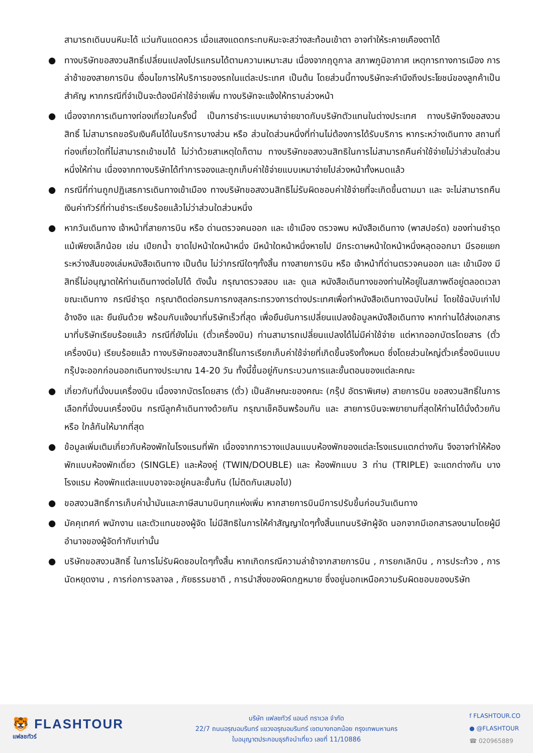สามารถเดินบนหิมะได้ แว่นกันแดดควร เมื่อแสงแดดกระทบหิมะจะสว่างสะท้อนเข้าตา อาจทำให้ระคายเคืองตาได้
● ทางบริษัทขอสงวนสิทธิ์เปลี่ยนแปลงโปรแกรมได้ตามความเหมาะสม เนื่องจากฤดูกาล สภาพภูมิอากาศ เหตุการทางการเมือง การล่าช้าของสายการบิน เงื่อนไขการให้บริการของรถในแต่ละประเทศ เป็นต้น โดยส่วนนี้ทางบริษัทจะคำนึงถึงประโยชน์ของลูกค้าเป็นสำคัญ หากกรณีที่จำเป็นจะต้องมีค่าใช้จ่ายเพิ่ม ทางบริษัทจะแจ้งให้ทราบล่วงหน้า
● เนื่องจากการเดินทางท่องเที่ยวในครั้งนี้ เป็นการชำระแบบเหมาจ่ายขาดกับบริษัทตัวแทนในต่างประเทศ ทางบริษัทจึงขอสงวนสิทธิ์ ไม่สามารถขอรับเงินคืนได้ในบริการบางส่วน หรือ ส่วนใดส่วนหนึ่งที่ท่านไม่ต้องการได้รับบริการ หากระหว่างเดินทาง สถานที่ท่องเที่ยวใดที่ไม่สามารถเข้าชมได้ ไม่ว่าด้วยสาเหตุใดก็ตาม ทางบริษัทขอสงวนสิทธิในการไม่สามารถคืนค่าใช้จ่ายไม่ว่าส่วนใดส่วนหนึ่งให้ท่าน เนื่องจากทางบริษัทได้ทำการจองและถูกเก็บค่าใช้จ่ายแบบเหมาจ่ายไปล่วงหน้าทั้งหมดแล้ว
● กรณีที่ท่านถูกปฏิเสธการเดินทางเข้าเมือง ทางบริษัทขอสงวนสิทธิไม่รับผิดชอบค่าใช้จ่ายที่จะเกิดขึ้นตามมา และ จะไม่สามารถคืนเงินค่าทัวร์ที่ท่านชำระเรียบร้อยแล้วไม่ว่าส่วนใดส่วนหนึ่ง
● หากวันเดินทาง เจ้าหน้าที่สายการบิน หรือ ด่านตรวจคนออก และ เข้าเมือง ตรวจพบ หนังสือเดินทาง (พาสปอร์ต) ของท่านชำรุดแม้เพียงเล็กน้อย เช่น เปียกน้ำ ขาดไปหน้าใดหน้าหนึ่ง มีหน้าใดหน้าหนึ่งหายไป มีกระดาษหน้าใดหน้าหนึ่งหลุดออกมา มีรอยแยกระหว่างสันของเล่มหนังสือเดินทาง เป็นต้น ไม่ว่ากรณีใดๆทั้งสิ้น ทางสายการบิน หรือ เจ้าหน้าที่ด่านตรวจคนออก และ เข้าเมือง มีสิทธิ์ไม่อนุญาตให้ท่านเดินทางต่อไปได้ ดังนั้น กรุณาตรวจสอบ และ ดูแล หนังสือเดินทางของท่านให้อยู่ในสภาพดีอยู่ตลอดเวลา ขณะเดินทาง กรณีชำรุด กรุณาติดต่อกรมการกงสุลกระทรวงการต่างประเทศเพื่อทำหนังสือเดินทางฉบับใหม่ โดยใช้ฉบับเก่าไปอ้างอิง และ ยืนยันด้วย พร้อมกับแจ้งมาที่บริษัทเร็วที่สุด เพื่อยืนยันการเปลี่ยนแปลงข้อมูลหนังสือเดินทาง หากท่านได้ส่งเอกสารมาที่บริษัทเรียบร้อยแล้ว กรณีที่ยังไม่แ (ตั๋วเครื่องบิน) ท่านสามารถเปลี่ยนแปลงได้ไม่มีค่าใช้จ่าย แต่หากออกบัตรโดยสาร (ตั๋วเครื่องบิน) เรียบร้อยแล้ว ทางบริษัทขอสงวนสิทธิ์ในการเรียกเก็บค่าใช้จ่ายที่เกิดขึ้นจริงทั้งหมด ซึ่งโดยส่วนใหญ่ตั๋วเครื่องบินแบบกรุ๊ปจะออกก่อนออกเดินทางประมาณ 14-20 วัน ทั้งนี้ขึ้นอยู่กับกระบวนการและขั้นตอนของแต่ละคณะ
● เกี่ยวกับที่นั่งบนเครื่องบิน เนื่องจากบัตรโดยสาร (ตั๋ว) เป็นลักษณะของคณะ (กรุ๊ป อัตราพิเศษ) สายการบิน ขอสงวนสิทธิ์ในการเลือกที่นั่งบนเครื่องบิน กรณีลูกค้าเดินทางด้วยกัน กรุณาเช็คอินพร้อมกัน และ สายการบินจะพยายามที่สุดให้ท่านได้นั่งด้วยกัน หรือ ใกล้กันให้มากที่สุด
● ข้อมูลเพิ่มเติมเกี่ยวกับห้องพักในโรงแรมที่พัก เนื่องจากการวางแปลนแบบห้องพักของแต่ละโรงแรมแตกต่างกัน จึงอาจทำให้ห้องพักแบบห้องพักเดี่ยว (SINGLE) และห้องคู่ (TWIN/DOUBLE) และ ห้องพักแบบ 3 ท่าน (TRIPLE) จะแตกต่างกัน บางโรงแรม ห้องพักแต่ละแบบอาจจะอยู่คนละชั้นกัน (ไม่ติดกันเสมอไป)
● ขอสงวนสิทธิ์การเก็บค่าน้ำมันและภาษีสนามบินทุกแห่งเพิ่ม หากสายการบินมีการปรับขึ้นก่อนวันเดินทาง
● มัคคุเทศก์ พนักงาน และตัวแทนของผู้จัด ไม่มีสิทธิในการให้คำสัญญาใดๆทั้งสิ้นแทนบริษัทผู้จัด นอกจากมีเอกสารลงนามโดยผู้มีอำนาจของผู้จัดกำกับเท่านั้น
● บริษัทขอสงวนสิทธิ์ ในการไม่รับผิดชอบใดๆทั้งสิ้น หากเกิดกรณีความล่าช้าจากสายการบิน , การยกเลิกบิน , การประท้วง , การนัดหยุดงาน , การก่อการจลาจล , ภัยธรรมชาติ , การนำสิ่งของผิดกฎหมาย ซึ่งอยู่นอกเหนือความรับผิดชอบของบริษัท
🐯 FLASHTOUR
แฟลชทัวร์
บริษัท แฟลชทัวร์ แอนด์ ทราเวล จำกัด
22/7 ถนนอรุณอมรินทร์ แขวงอรุณอมรินทร์ เขตบางกอกน้อย กรุงเทพมหานคร
ใบอนุญาตประกอบธุรกิจนำเที่ยว เลขที่ 11/10886
f FLASHTOUR.CO
● @FLASHTOUR
☎ 020965889